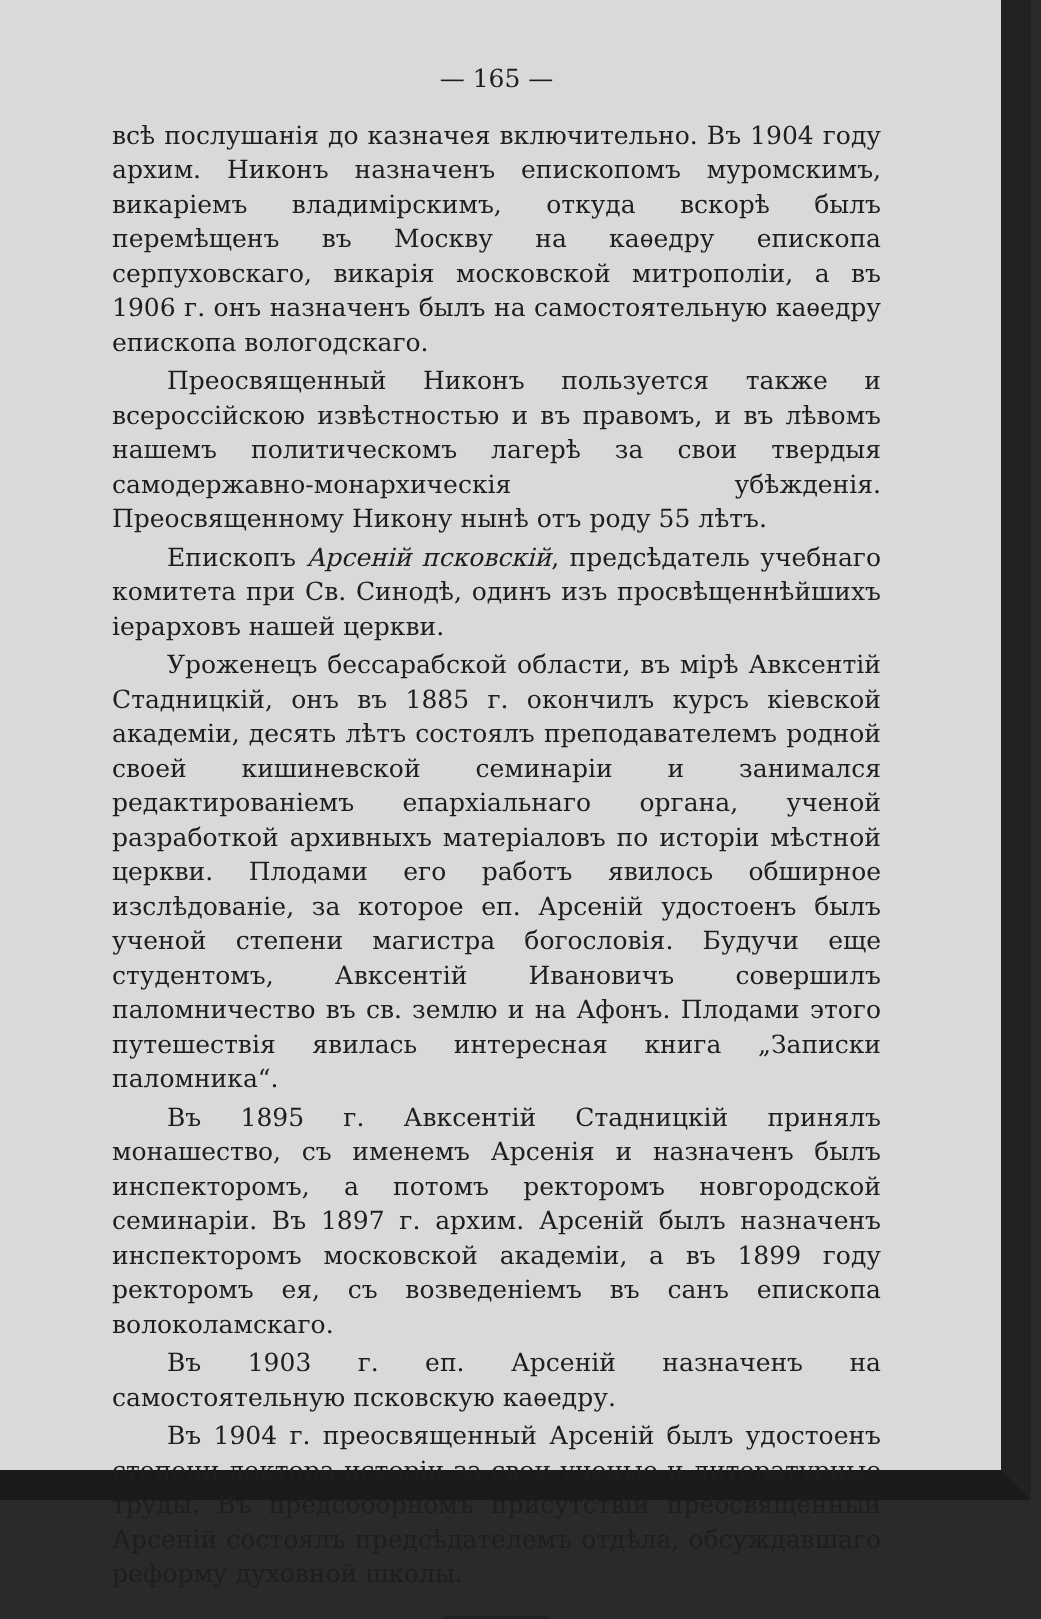— 165 —
всѣ послушанія до казначея включительно. Въ 1904 году архим. Никонъ назначенъ епископомъ муромскимъ, викаріемъ владимірскимъ, откуда вскорѣ былъ перемѣщенъ въ Москву на каѳедру епископа серпуховскаго, викарія московской митрополіи, а въ 1906 г. онъ назначенъ былъ на самостоятельную каѳедру епископа вологодскаго.
Преосвященный Никонъ пользуется также и всероссійскою извѣстностью и въ правомъ, и въ лѣвомъ нашемъ политическомъ лагерѣ за свои твердыя самодержавно-монархическія убѣжденія. Преосвященному Никону нынѣ отъ роду 55 лѣтъ.
Епископъ Арсеній псковскій, предсѣдатель учебнаго комитета при Св. Синодѣ, одинъ изъ просвѣщеннѣйшихъ іерарховъ нашей церкви.
Уроженецъ бессарабской области, въ мірѣ Авксентій Стадницкій, онъ въ 1885 г. окончилъ курсъ кіевской академіи, десять лѣтъ состоялъ преподавателемъ родной своей кишиневской семинаріи и занимался редактированіемъ епархіальнаго органа, ученой разработкой архивныхъ матеріаловъ по исторіи мѣстной церкви. Плодами его работъ явилось обширное изслѣдованіе, за которое еп. Арсеній удостоенъ былъ ученой степени магистра богословія. Будучи еще студентомъ, Авксентій Ивановичъ совершилъ паломничество въ св. землю и на Афонъ. Плодами этого путешествія явилась интересная книга „Записки паломника“.
Въ 1895 г. Авксентій Стадницкій принялъ монашество, съ именемъ Арсенія и назначенъ былъ инспекторомъ, а потомъ ректоромъ новгородской семинаріи. Въ 1897 г. архим. Арсеній былъ назначенъ инспекторомъ московской академіи, а въ 1899 году ректоромъ ея, съ возведеніемъ въ санъ епископа волоколамскаго.
Въ 1903 г. еп. Арсеній назначенъ на самостоятельную псковскую каѳедру.
Въ 1904 г. преосвященный Арсеній былъ удостоенъ степени доктора исторіи за свои ученые и литературные труды. Въ предсоборномъ присутствіи преосвященный Арсеній состоялъ предсѣдателемъ отдѣла, обсуждавшаго реформу духовной школы.